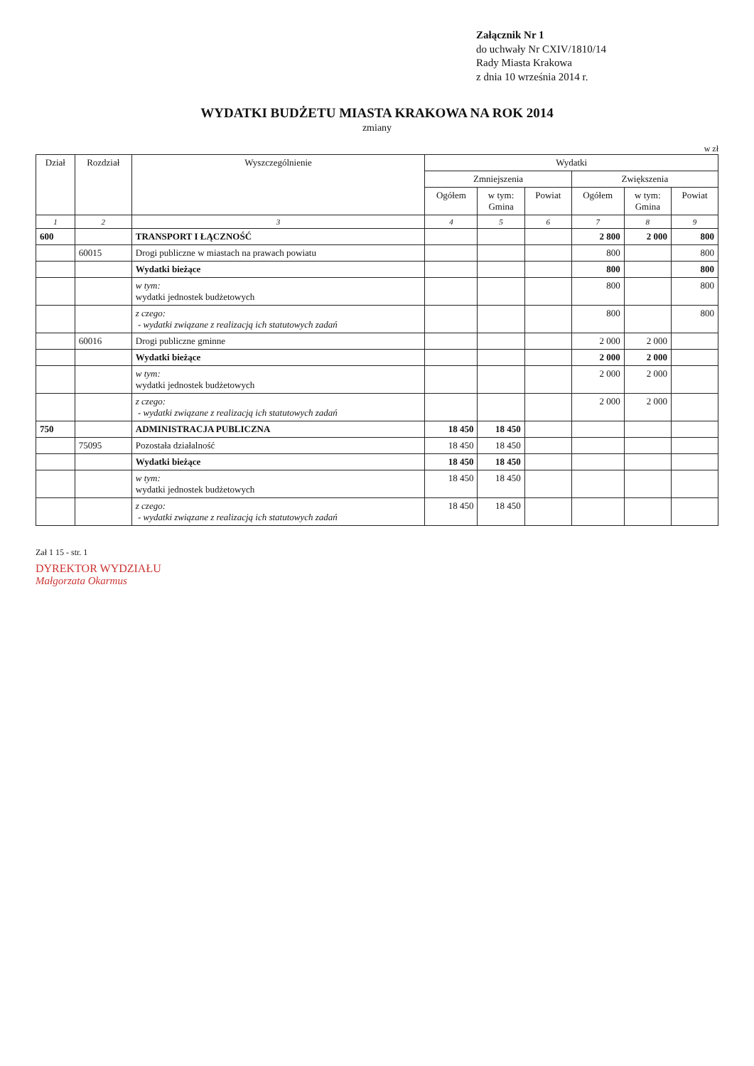Załącznik Nr 1
do uchwały Nr CXIV/1810/14
Rady Miasta Krakowa
z dnia 10 września 2014 r.
WYDATKI BUDŻETU MIASTA KRAKOWA NA ROK 2014
zmiany
w zł
| Dział | Rozdział | Wyszczególnienie | Wydatki | | | | | |
| --- | --- | --- | --- | --- | --- | --- | --- | --- |
| | | | Zmniejszenia | | | Zwiększenia | | |
| | | | Ogółem | w tym: Gmina | Powiat | Ogółem | w tym: Gmina | Powiat |
| 1 | 2 | 3 | 4 | 5 | 6 | 7 | 8 | 9 |
| 600 | | TRANSPORT I ŁĄCZNOŚĆ | | | | 2 800 | 2 000 | 800 |
| | 60015 | Drogi publiczne w miastach na prawach powiatu | | | | 800 | | 800 |
| | | Wydatki bieżące | | | | 800 | | 800 |
| | | w tym: wydatki jednostek budżetowych | | | | 800 | | 800 |
| | | z czego: - wydatki związane z realizacją ich statutowych zadań | | | | 800 | | 800 |
| | 60016 | Drogi publiczne gminne | | | | 2 000 | 2 000 | |
| | | Wydatki bieżące | | | | 2 000 | 2 000 | |
| | | w tym: wydatki jednostek budżetowych | | | | 2 000 | 2 000 | |
| | | z czego: - wydatki związane z realizacją ich statutowych zadań | | | | 2 000 | 2 000 | |
| 750 | | ADMINISTRACJA PUBLICZNA | 18 450 | 18 450 | | | | |
| | 75095 | Pozostała działalność | 18 450 | 18 450 | | | | |
| | | Wydatki bieżące | 18 450 | 18 450 | | | | |
| | | w tym: wydatki jednostek budżetowych | 18 450 | 18 450 | | | | |
| | | z czego: - wydatki związane z realizacją ich statutowych zadań | 18 450 | 18 450 | | | | |
Zał 1 15 - str. 1
DYREKTOR WYDZIAŁU
Małgorzata Okarmus